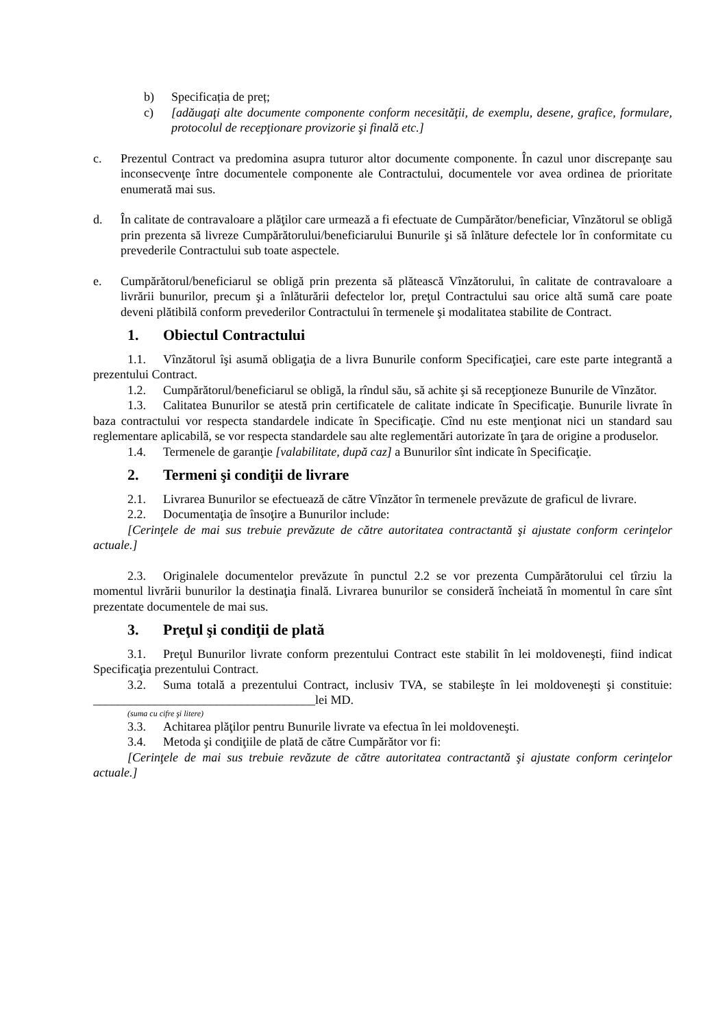b) Specificația de preț;
c) [adăugaţi alte documente componente conform necesităţii, de exemplu, desene, grafice, formulare, protocolul de recepţionare provizorie şi finală etc.]
c. Prezentul Contract va predomina asupra tuturor altor documente componente. În cazul unor discrepanţe sau inconsecvenţe între documentele componente ale Contractului, documentele vor avea ordinea de prioritate enumerată mai sus.
d. În calitate de contravaloare a plăţilor care urmează a fi efectuate de Cumpărător/beneficiar, Vînzătorul se obligă prin prezenta să livreze Cumpărătorului/beneficiarului Bunurile şi să înlăture defectele lor în conformitate cu prevederile Contractului sub toate aspectele.
e. Cumpărătorul/beneficiarul se obligă prin prezenta să plătească Vînzătorului, în calitate de contravaloare a livrării bunurilor, precum şi a înlăturării defectelor lor, preţul Contractului sau orice altă sumă care poate deveni plătibilă conform prevederilor Contractului în termenele şi modalitatea stabilite de Contract.
1. Obiectul Contractului
1.1. Vînzătorul îşi asumă obligaţia de a livra Bunurile conform Specificaţiei, care este parte integrantă a prezentului Contract.
1.2. Cumpărătorul/beneficiarul se obligă, la rîndul său, să achite şi să recepţioneze Bunurile de Vînzător.
1.3. Calitatea Bunurilor se atestă prin certificatele de calitate indicate în Specificaţie. Bunurile livrate în baza contractului vor respecta standardele indicate în Specificaţie. Cînd nu este menţionat nici un standard sau reglementare aplicabilă, se vor respecta standardele sau alte reglementări autorizate în ţara de origine a produselor.
1.4. Termenele de garanţie [valabilitate, după caz] a Bunurilor sînt indicate în Specificaţie.
2. Termeni şi condiţii de livrare
2.1. Livrarea Bunurilor se efectuează de către Vînzător în termenele prevăzute de graficul de livrare.
2.2. Documentaţia de însoţire a Bunurilor include:
[Cerinţele de mai sus trebuie prevăzute de către autoritatea contractantă şi ajustate conform cerinţelor actuale.]
2.3. Originalele documentelor prevăzute în punctul 2.2 se vor prezenta Cumpărătorului cel tîrziu la momentul livrării bunurilor la destinaţia finală. Livrarea bunurilor se consideră încheiată în momentul în care sînt prezentate documentele de mai sus.
3. Preţul şi condiţii de plată
3.1. Preţul Bunurilor livrate conform prezentului Contract este stabilit în lei moldoveneşti, fiind indicat Specificaţia prezentului Contract.
3.2. Suma totală a prezentului Contract, inclusiv TVA, se stabileşte în lei moldoveneşti şi constituie: ____________________________________lei MD.
(suma cu cifre şi litere)
3.3. Achitarea plăţilor pentru Bunurile livrate va efectua în lei moldoveneşti.
3.4. Metoda şi condiţiile de plată de către Cumpărător vor fi:
[Cerinţele de mai sus trebuie revăzute de către autoritatea contractantă şi ajustate conform cerinţelor actuale.]